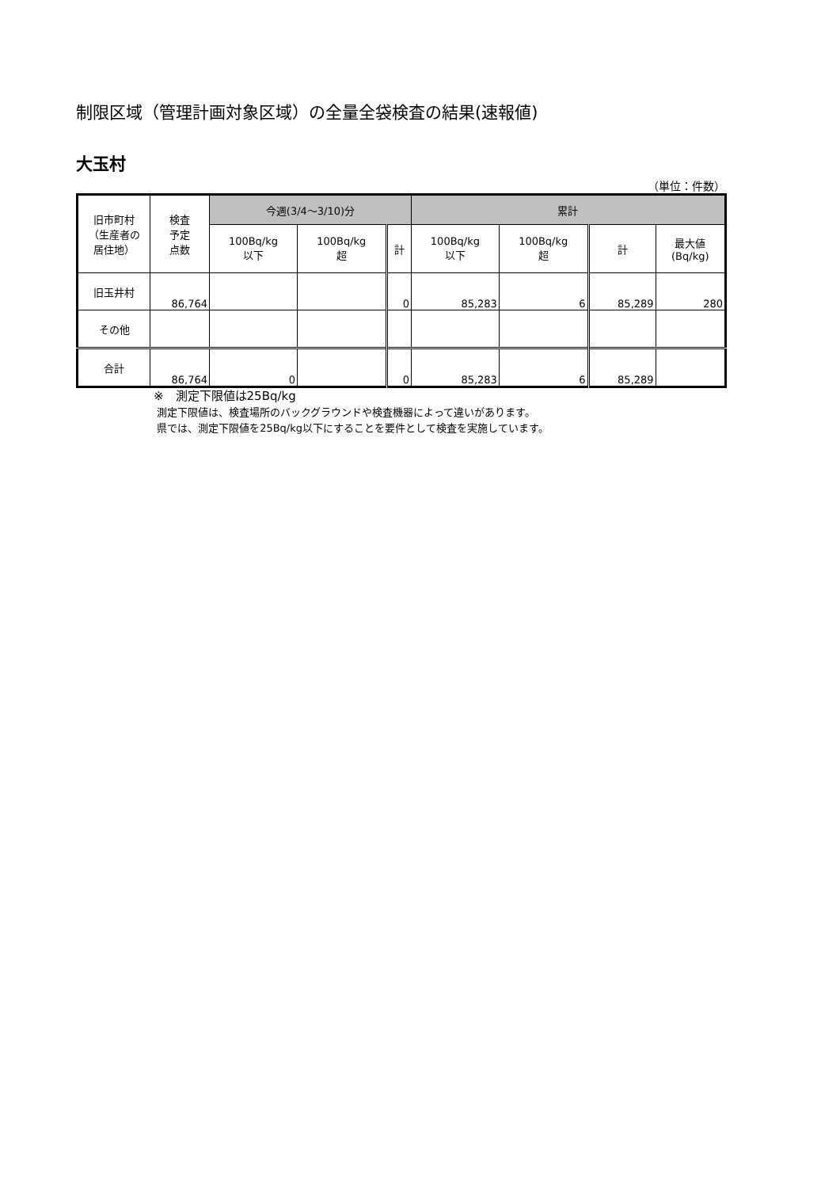制限区域（管理計画対象区域）の全量全袋検査の結果(速報値)
大玉村
（単位：件数）
| 旧市町村 （生産者の 居住地） | 検査 予定 点数 | 今週(3/4～3/10)分 | | | 累計 | | | |
| --- | --- | --- | --- | --- | --- | --- | --- | --- |
| | | 100Bq/kg 以下 | 100Bq/kg 超 | 計 | 100Bq/kg 以下 | 100Bq/kg 超 | 計 | 最大値 (Bq/kg) |
| 旧玉井村 | 86,764 | | | 0 | 85,283 | 6 | 85,289 | 280 |
| その他 | | | | | | | | |
| 合計 | 86,764 | 0 | | 0 | 85,283 | 6 | 85,289 | |
※　測定下限値は25Bq/kg
測定下限値は、検査場所のバックグラウンドや検査機器によって違いがあります。
県では、測定下限値を25Bq/kg以下にすることを要件として検査を実施しています。